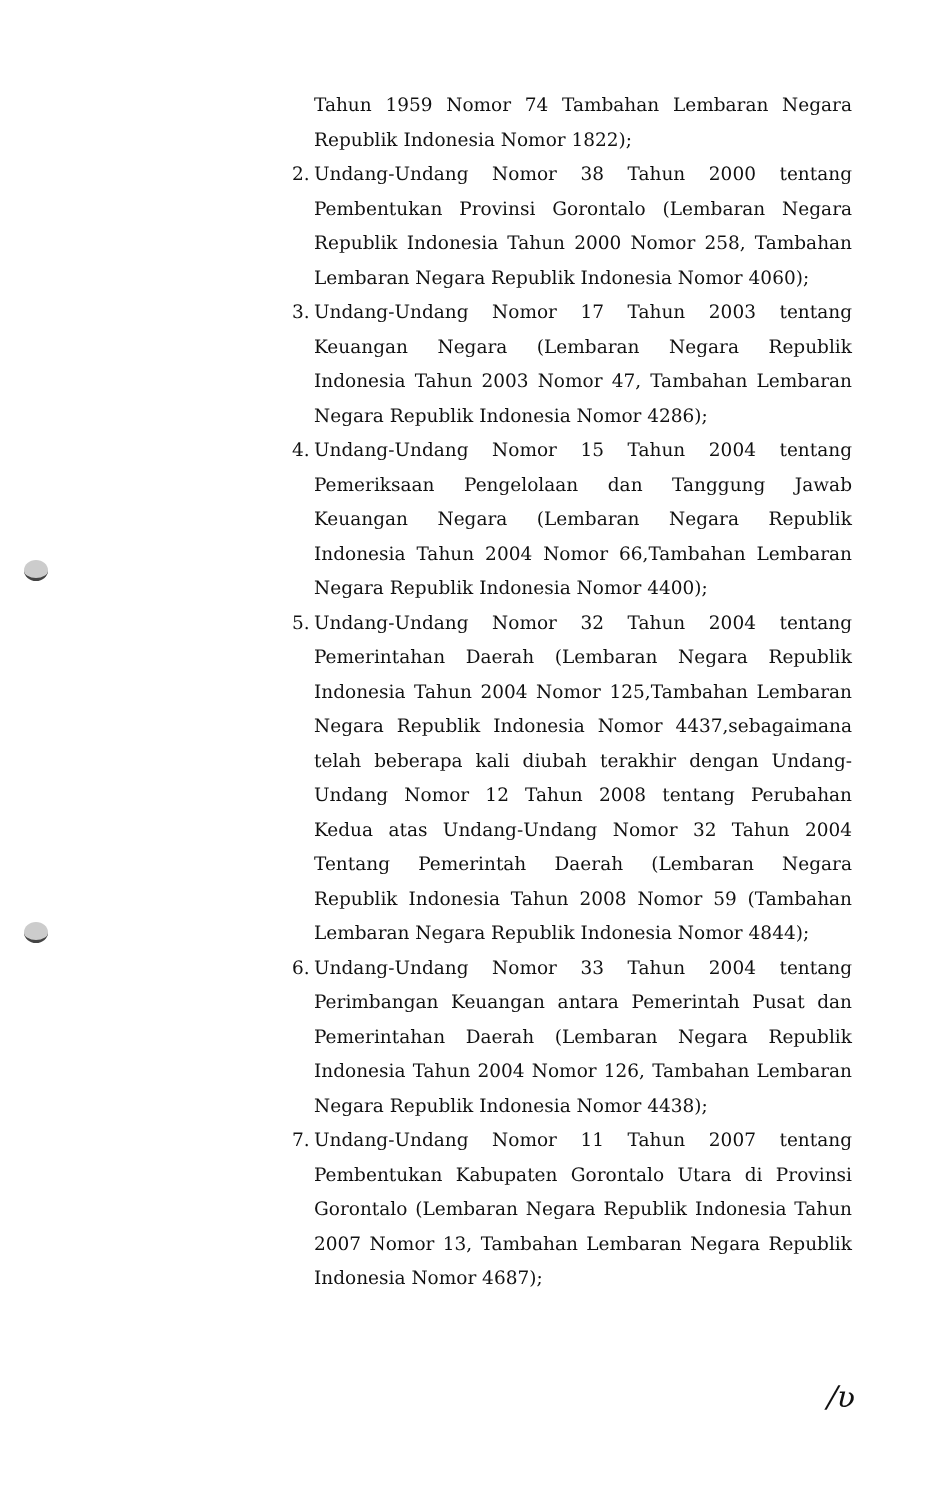Tahun 1959 Nomor 74 Tambahan Lembaran Negara Republik Indonesia Nomor 1822);
2. Undang-Undang Nomor 38 Tahun 2000 tentang Pembentukan Provinsi Gorontalo (Lembaran Negara Republik Indonesia Tahun 2000 Nomor 258, Tambahan Lembaran Negara Republik Indonesia Nomor 4060);
3. Undang-Undang Nomor 17 Tahun 2003 tentang Keuangan Negara (Lembaran Negara Republik Indonesia Tahun 2003 Nomor 47, Tambahan Lembaran Negara Republik Indonesia Nomor 4286);
4. Undang-Undang Nomor 15 Tahun 2004 tentang Pemeriksaan Pengelolaan dan Tanggung Jawab Keuangan Negara (Lembaran Negara Republik Indonesia Tahun 2004 Nomor 66,Tambahan Lembaran Negara Republik Indonesia Nomor 4400);
5. Undang-Undang Nomor 32 Tahun 2004 tentang Pemerintahan Daerah (Lembaran Negara Republik Indonesia Tahun 2004 Nomor 125,Tambahan Lembaran Negara Republik Indonesia Nomor 4437,sebagaimana telah beberapa kali diubah terakhir dengan Undang-Undang Nomor 12 Tahun 2008 tentang Perubahan Kedua atas Undang-Undang Nomor 32 Tahun 2004 Tentang Pemerintah Daerah (Lembaran Negara Republik Indonesia Tahun 2008 Nomor 59 (Tambahan Lembaran Negara Republik Indonesia Nomor 4844);
6. Undang-Undang Nomor 33 Tahun 2004 tentang Perimbangan Keuangan antara Pemerintah Pusat dan Pemerintahan Daerah (Lembaran Negara Republik Indonesia Tahun 2004 Nomor 126, Tambahan Lembaran Negara Republik Indonesia Nomor 4438);
7. Undang-Undang Nomor 11 Tahun 2007 tentang Pembentukan Kabupaten Gorontalo Utara di Provinsi Gorontalo (Lembaran Negara Republik Indonesia Tahun 2007 Nomor 13, Tambahan Lembaran Negara Republik Indonesia Nomor 4687);
/ʋ